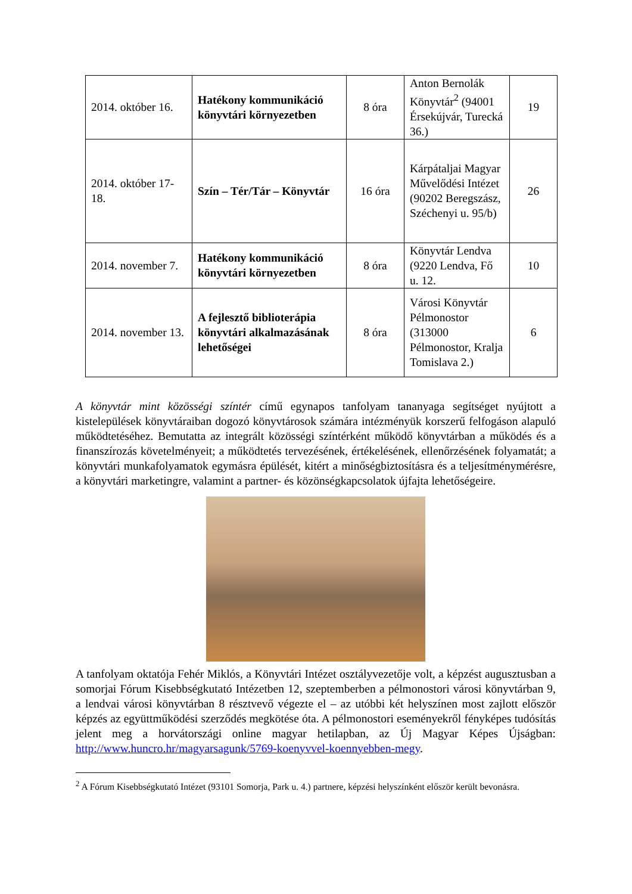| 2014. október 16. | Hatékony kommunikáció könyvtári környezetben | 8 óra | Anton Bernolák Könyvtár<sup>2</sup> (94001 Érsekújvár, Turecká 36.) | 19 |
| 2014. október 17-18. | Szín – Tér/Tár – Könyvtár | 16 óra | Kárpátaljai Magyar Művelődési Intézet (90202 Beregszász, Széchenyi u. 95/b) | 26 |
| 2014. november 7. | Hatékony kommunikáció könyvtári környezetben | 8 óra | Könyvtár Lendva (9220 Lendva, Fő u. 12. | 10 |
| 2014. november 13. | A fejlesztő biblioterápia könyvtári alkalmazásának lehetőségei | 8 óra | Városi Könyvtár Pélmonostor (313000 Pélmonostor, Kralja Tomislava 2.) | 6 |
A könyvtár mint közösségi színtér című egynapos tanfolyam tananyaga segítséget nyújtott a kistelepülések könyvtáraiban dogozó könyvtárosok számára intézményük korszerű felfogáson alapuló működtetéséhez. Bemutatta az integrált közösségi színtérként működő könyvtárban a működés és a finanszírozás követelményeit; a működtetés tervezésének, értékelésének, ellenőrzésének folyamatát; a könyvtári munkafolyamatok egymásra épülését, kitért a minőségbiztosításra és a teljesítménymérésre, a könyvtári marketingre, valamint a partner- és közönségkapcsolatok újfajta lehetőségeire.
A tanfolyam oktatója Fehér Miklós, a Könyvtári Intézet osztályvezetője volt, a képzést augusztusban a somorjai Fórum Kisebbségkutató Intézetben 12, szeptemberben a pélmonostori városi könyvtárban 9, a lendvai városi könyvtárban 8 résztvevő végezte el – az utóbbi két helyszínen most zajlott először képzés az együttműködési szerződés megkötése óta. A pélmonostori eseményekről fényképes tudósítás jelent meg a horvátországi online magyar hetilapban, az Új Magyar Képes Újságban: http://www.huncro.hr/magyarsagunk/5769-koenyvvel-koennyebben-megy.
<sup>2</sup> A Fórum Kisebbségkutató Intézet (93101 Somorja, Park u. 4.) partnere, képzési helyszínként először került bevonásra.